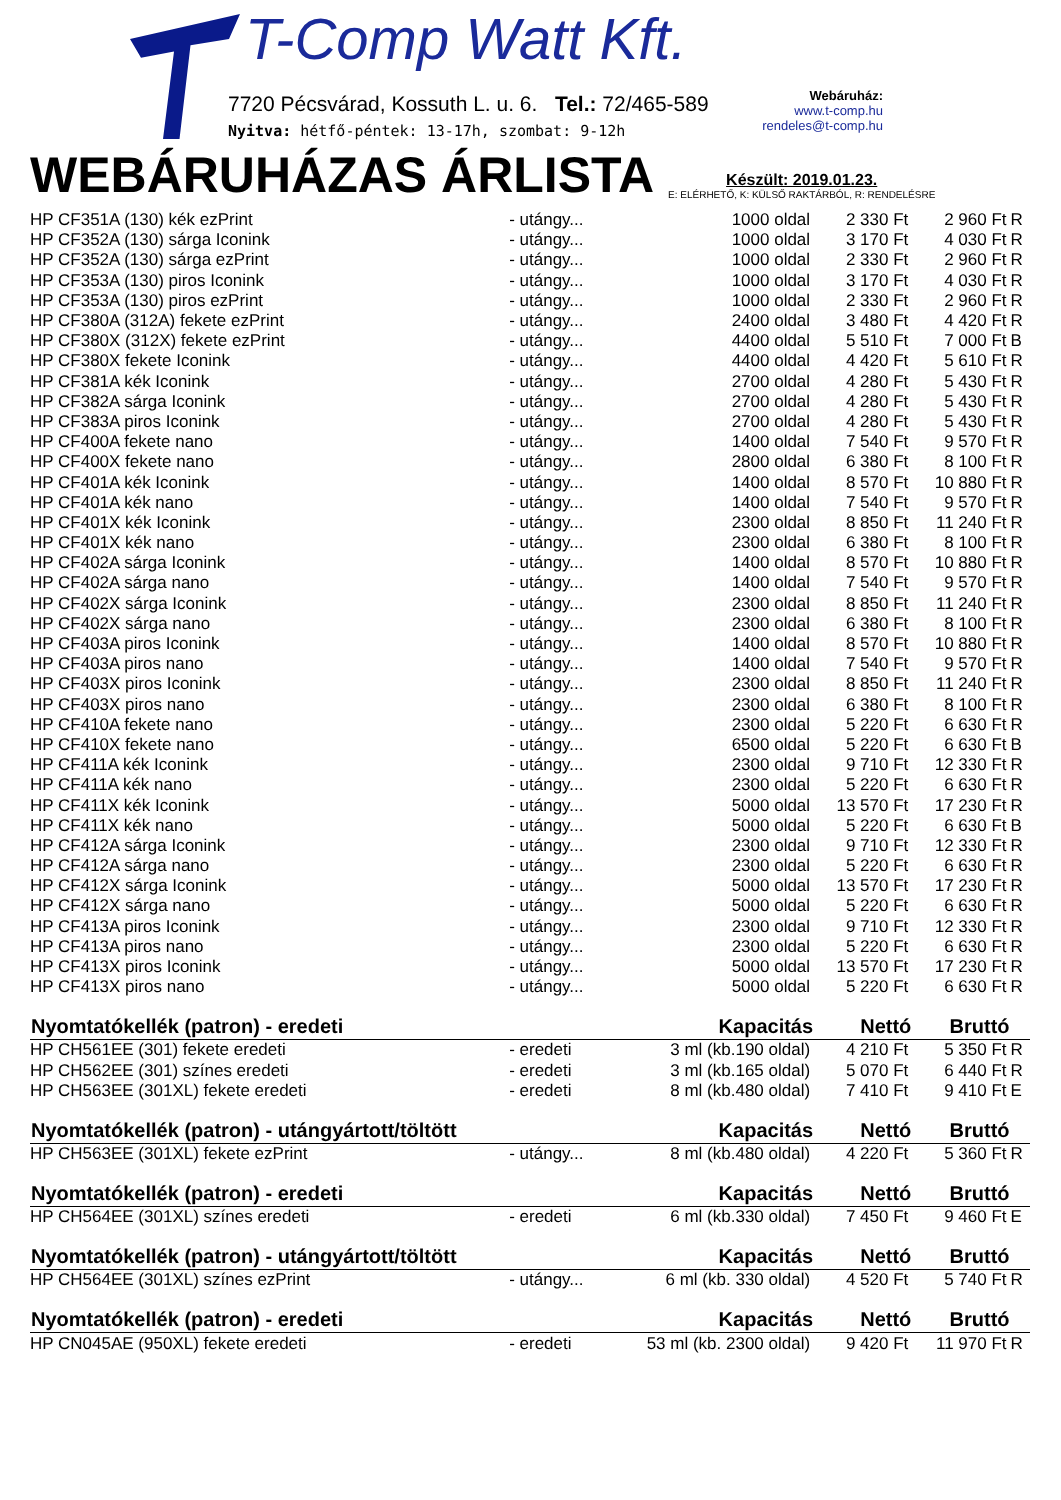T-Comp Watt Kft.
7720 Pécsvárad, Kossuth L. u. 6. Tel.: 72/465-589
Nyitva: hétfő-péntek: 13-17h, szombat: 9-12h
Webáruház:
www.t-comp.hu
rendeles@t-comp.hu
WEBÁRUHÁZAS ÁRLISTA
Készült: 2019.01.23.
E: ELÉRHETŐ, K: KÜLSŐ RAKTÁRBÓL, R: RENDELÉSRE
| HP CF351A (130) kék ezPrint | - utángy... | 1000 oldal | 2 330 Ft | 2 960 Ft | R |
| HP CF352A (130) sárga Iconink | - utángy... | 1000 oldal | 3 170 Ft | 4 030 Ft | R |
| HP CF352A (130) sárga ezPrint | - utángy... | 1000 oldal | 2 330 Ft | 2 960 Ft | R |
| HP CF353A (130) piros Iconink | - utángy... | 1000 oldal | 3 170 Ft | 4 030 Ft | R |
| HP CF353A (130) piros ezPrint | - utángy... | 1000 oldal | 2 330 Ft | 2 960 Ft | R |
| HP CF380A (312A) fekete ezPrint | - utángy... | 2400 oldal | 3 480 Ft | 4 420 Ft | R |
| HP CF380X (312X) fekete ezPrint | - utángy... | 4400 oldal | 5 510 Ft | 7 000 Ft | B |
| HP CF380X fekete Iconink | - utángy... | 4400 oldal | 4 420 Ft | 5 610 Ft | R |
| HP CF381A kék Iconink | - utángy... | 2700 oldal | 4 280 Ft | 5 430 Ft | R |
| HP CF382A sárga Iconink | - utángy... | 2700 oldal | 4 280 Ft | 5 430 Ft | R |
| HP CF383A piros Iconink | - utángy... | 2700 oldal | 4 280 Ft | 5 430 Ft | R |
| HP CF400A fekete nano | - utángy... | 1400 oldal | 7 540 Ft | 9 570 Ft | R |
| HP CF400X fekete nano | - utángy... | 2800 oldal | 6 380 Ft | 8 100 Ft | R |
| HP CF401A kék Iconink | - utángy... | 1400 oldal | 8 570 Ft | 10 880 Ft | R |
| HP CF401A kék nano | - utángy... | 1400 oldal | 7 540 Ft | 9 570 Ft | R |
| HP CF401X kék Iconink | - utángy... | 2300 oldal | 8 850 Ft | 11 240 Ft | R |
| HP CF401X kék nano | - utángy... | 2300 oldal | 6 380 Ft | 8 100 Ft | R |
| HP CF402A sárga Iconink | - utángy... | 1400 oldal | 8 570 Ft | 10 880 Ft | R |
| HP CF402A sárga nano | - utángy... | 1400 oldal | 7 540 Ft | 9 570 Ft | R |
| HP CF402X sárga Iconink | - utángy... | 2300 oldal | 8 850 Ft | 11 240 Ft | R |
| HP CF402X sárga nano | - utángy... | 2300 oldal | 6 380 Ft | 8 100 Ft | R |
| HP CF403A piros Iconink | - utángy... | 1400 oldal | 8 570 Ft | 10 880 Ft | R |
| HP CF403A piros nano | - utángy... | 1400 oldal | 7 540 Ft | 9 570 Ft | R |
| HP CF403X piros Iconink | - utángy... | 2300 oldal | 8 850 Ft | 11 240 Ft | R |
| HP CF403X piros nano | - utángy... | 2300 oldal | 6 380 Ft | 8 100 Ft | R |
| HP CF410A fekete nano | - utángy... | 2300 oldal | 5 220 Ft | 6 630 Ft | R |
| HP CF410X fekete nano | - utángy... | 6500 oldal | 5 220 Ft | 6 630 Ft | B |
| HP CF411A kék Iconink | - utángy... | 2300 oldal | 9 710 Ft | 12 330 Ft | R |
| HP CF411A kék nano | - utángy... | 2300 oldal | 5 220 Ft | 6 630 Ft | R |
| HP CF411X kék Iconink | - utángy... | 5000 oldal | 13 570 Ft | 17 230 Ft | R |
| HP CF411X kék nano | - utángy... | 5000 oldal | 5 220 Ft | 6 630 Ft | B |
| HP CF412A sárga Iconink | - utángy... | 2300 oldal | 9 710 Ft | 12 330 Ft | R |
| HP CF412A sárga nano | - utángy... | 2300 oldal | 5 220 Ft | 6 630 Ft | R |
| HP CF412X sárga Iconink | - utángy... | 5000 oldal | 13 570 Ft | 17 230 Ft | R |
| HP CF412X sárga nano | - utángy... | 5000 oldal | 5 220 Ft | 6 630 Ft | R |
| HP CF413A piros Iconink | - utángy... | 2300 oldal | 9 710 Ft | 12 330 Ft | R |
| HP CF413A piros nano | - utángy... | 2300 oldal | 5 220 Ft | 6 630 Ft | R |
| HP CF413X piros Iconink | - utángy... | 5000 oldal | 13 570 Ft | 17 230 Ft | R |
| HP CF413X piros nano | - utángy... | 5000 oldal | 5 220 Ft | 6 630 Ft | R |
| Nyomtatókellék (patron) - eredeti | | Kapacitás | Nettó | Bruttó | |
| HP CH561EE (301) fekete eredeti | - eredeti | 3 ml (kb.190 oldal) | 4 210 Ft | 5 350 Ft | R |
| HP CH562EE (301) színes eredeti | - eredeti | 3 ml (kb.165 oldal) | 5 070 Ft | 6 440 Ft | R |
| HP CH563EE (301XL) fekete eredeti | - eredeti | 8 ml (kb.480 oldal) | 7 410 Ft | 9 410 Ft | E |
| Nyomtatókellék (patron) - utángyártott/töltött | | Kapacitás | Nettó | Bruttó | |
| HP CH563EE (301XL) fekete ezPrint | - utángy... | 8 ml (kb.480 oldal) | 4 220 Ft | 5 360 Ft | R |
| Nyomtatókellék (patron) - eredeti | | Kapacitás | Nettó | Bruttó | |
| HP CH564EE (301XL) színes eredeti | - eredeti | 6 ml (kb.330 oldal) | 7 450 Ft | 9 460 Ft | E |
| Nyomtatókellék (patron) - utángyártott/töltött | | Kapacitás | Nettó | Bruttó | |
| HP CH564EE (301XL) színes ezPrint | - utángy... | 6 ml (kb. 330 oldal) | 4 520 Ft | 5 740 Ft | R |
| Nyomtatókellék (patron) - eredeti | | Kapacitás | Nettó | Bruttó | |
| HP CN045AE (950XL) fekete eredeti | - eredeti | 53 ml (kb. 2300 oldal) | 9 420 Ft | 11 970 Ft | R |